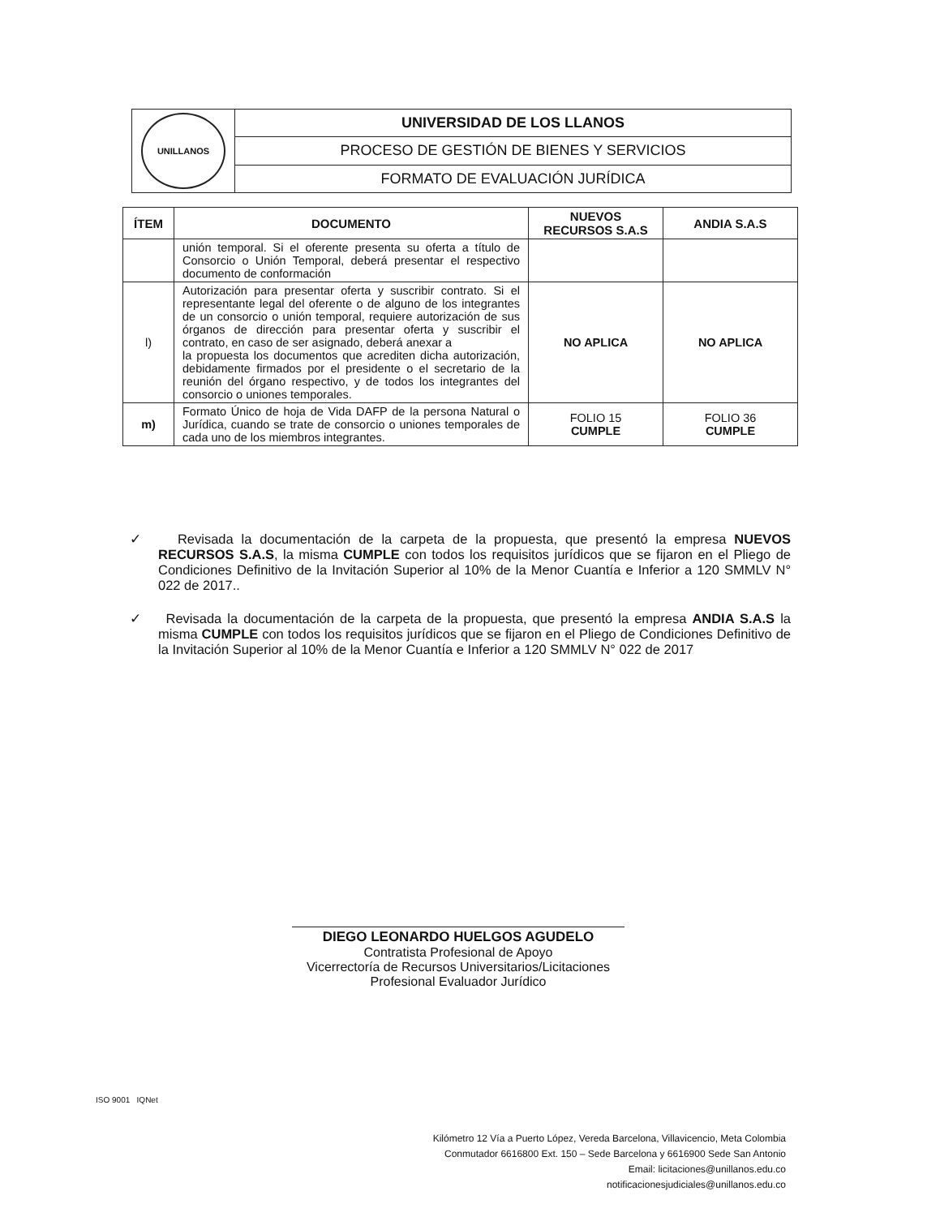| UNILLANOS | UNIVERSIDAD DE LOS LLANOS |
| | PROCESO DE GESTIÓN DE BIENES Y SERVICIOS |
| | FORMATO DE EVALUACIÓN JURÍDICA |
| ÍTEM | DOCUMENTO | NUEVOS RECURSOS S.A.S | ANDIA S.A.S |
| --- | --- | --- | --- |
| | unión temporal. Si el oferente presenta su oferta a título de Consorcio o Unión Temporal, deberá presentar el respectivo documento de conformación | | |
| l) | Autorización para presentar oferta y suscribir contrato. Si el representante legal del oferente o de alguno de los integrantes de un consorcio o unión temporal, requiere autorización de sus órganos de dirección para presentar oferta y suscribir el contrato, en caso de ser asignado, deberá anexar a la propuesta los documentos que acrediten dicha autorización, debidamente firmados por el presidente o el secretario de la reunión del órgano respectivo, y de todos los integrantes del consorcio o uniones temporales. | NO APLICA | NO APLICA |
| m) | Formato Único de hoja de Vida DAFP de la persona Natural o Jurídica, cuando se trate de consorcio o uniones temporales de cada uno de los miembros integrantes. | FOLIO 15 CUMPLE | FOLIO 36 CUMPLE |
✓ Revisada la documentación de la carpeta de la propuesta, que presentó la empresa NUEVOS RECURSOS S.A.S, la misma CUMPLE con todos los requisitos jurídicos que se fijaron en el Pliego de Condiciones Definitivo de la Invitación Superior al 10% de la Menor Cuantía e Inferior a 120 SMMLV N° 022 de 2017..
✓ Revisada la documentación de la carpeta de la propuesta, que presentó la empresa ANDIA S.A.S la misma CUMPLE con todos los requisitos jurídicos que se fijaron en el Pliego de Condiciones Definitivo de la Invitación Superior al 10% de la Menor Cuantía e Inferior a 120 SMMLV N° 022 de 2017
DIEGO LEONARDO HUELGOS AGUDELO
Contratista Profesional de Apoyo
Vicerrectoría de Recursos Universitarios/Licitaciones
Profesional Evaluador Jurídico
ISO 9001 IQNet
Kilómetro 12 Vía a Puerto López, Vereda Barcelona, Villavicencio, Meta Colombia
Conmutador 6616800 Ext. 150 – Sede Barcelona y 6616900 Sede San Antonio
Email: licitaciones@unillanos.edu.co
notificacionesjudiciales@unillanos.edu.co